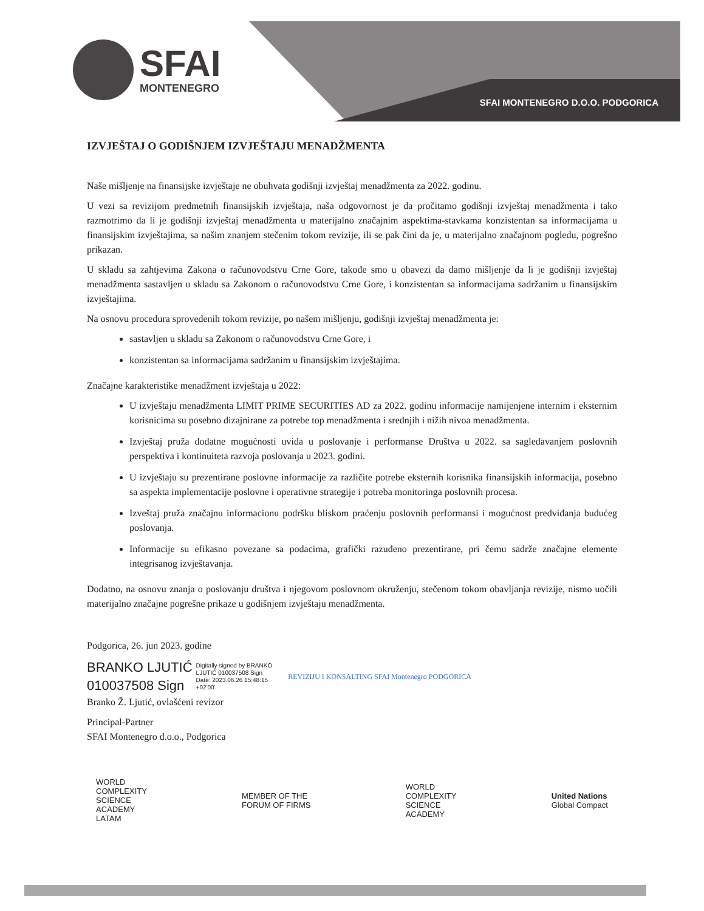SFAI
MONTENEGRO
SFAI MONTENEGRO D.O.O. PODGORICA
IZVJEŠTAJ O GODIŠNJEM IZVJEŠTAJU MENADŽMENTA
Naše mišljenje na finansijske izvještaje ne obuhvata godišnji izvještaj menadžmenta za 2022. godinu.
U vezi sa revizijom predmetnih finansijskih izvještaja, naša odgovornost je da pročitamo godišnji izvještaj menadžmenta i tako razmotrimo da li je godišnji izvještaj menadžmenta u materijalno značajnim aspektima-stavkama konzistentan sa informacijama u finansijskim izvještajima, sa našim znanjem stečenim tokom revizije, ili se pak čini da je, u materijalno značajnom pogledu, pogrešno prikazan.
U skladu sa zahtjevima Zakona o računovodstvu Crne Gore, takođe smo u obavezi da damo mišljenje da li je godišnji izvještaj menadžmenta sastavljen u skladu sa Zakonom o računovodstvu Crne Gore, i konzistentan sa informacijama sadržanim u finansijskim izvještajima.
Na osnovu procedura sprovedenih tokom revizije, po našem mišljenju, godišnji izvještaj menadžmenta je:
sastavljen u skladu sa Zakonom o računovodstvu Crne Gore, i
konzistentan sa informacijama sadržanim u finansijskim izvještajima.
Značajne karakteristike menadžment izvještaja u 2022:
U izvještaju menadžmenta LIMIT PRIME SECURITIES AD za 2022. godinu informacije namijenjene internim i eksternim korisnicima su posebno dizajnirane za potrebe top menadžmenta i srednjih i nižih nivoa menadžmenta.
Izvještaj pruža dodatne mogućnosti uvida u poslovanje i performanse Društva u 2022. sa sagledavanjem poslovnih perspektiva i kontinuiteta razvoja poslovanja u 2023. godini.
U izvještaju su prezentirane poslovne informacije za različite potrebe eksternih korisnika finansijskih informacija, posebno sa aspekta implementacije poslovne i operativne strategije i potreba monitoringa poslovnih procesa.
Izveštaj pruža značajnu informacionu podršku bliskom praćenju poslovnih performansi i mogućnost predviđanja budućeg poslovanja.
Informacije su efikasno povezane sa podacima, grafički razuđeno prezentirane, pri čemu sadrže značajne elemente integrisanog izvještavanja.
Dodatno, na osnovu znanja o poslovanju društva i njegovom poslovnom okruženju, stečenom tokom obavljanja revizije, nismo uočili materijalno značajne pogrešne prikaze u godišnjem izvještaju menadžmenta.
Podgorica, 26. jun 2023. godine
BRANKO LJUTIĆ
010037508 Sign
Digitally signed by BRANKO
LJUTIĆ 010037508 Sign
Date: 2023.06.26 15:48:15
+02'00'
REVIZIJU I KONSALTING SFAI Montenegro PODGORICA
Branko Ž. Ljutić, ovlašćeni revizor
Principal-Partner
SFAI Montenegro d.o.o., Podgorica
WORLD
COMPLEXITY
SCIENCE
ACADEMY
LATAM
MEMBER OF THE
FORUM OF FIRMS
WORLD
COMPLEXITY
SCIENCE
ACADEMY
United Nations
Global Compact